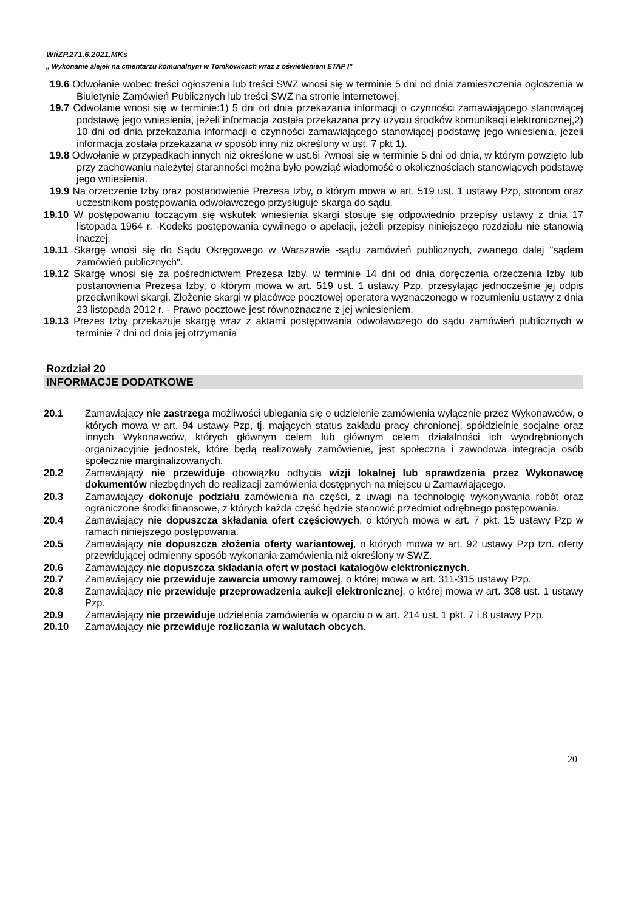WIiZP.271.6.2021.MKs
„ Wykonanie alejek na cmentarzu komunalnym w Tomkowicach wraz z oświetleniem ETAP I”
19.6 Odwołanie wobec treści ogłoszenia lub treści SWZ wnosi się w terminie 5 dni od dnia zamieszczenia ogłoszenia w Biuletynie Zamówień Publicznych lub treści SWZ na stronie internetowej.
19.7 Odwołanie wnosi się w terminie:1) 5 dni od dnia przekazania informacji o czynności zamawiającego stanowiącej podstawę jego wniesienia, jeżeli informacja została przekazana przy użyciu środków komunikacji elektronicznej,2) 10 dni od dnia przekazania informacji o czynności zamawiającego stanowiącej podstawę jego wniesienia, jeżeli informacja została przekazana w sposób inny niż określony w ust. 7 pkt 1).
19.8 Odwołanie w przypadkach innych niż określone w ust.6i 7wnosi się w terminie 5 dni od dnia, w którym powzięto lub przy zachowaniu należytej staranności można było powziąć wiadomość o okolicznościach stanowiących podstawę jego wniesienia.
19.9 Na orzeczenie Izby oraz postanowienie Prezesa Izby, o którym mowa w art. 519 ust. 1 ustawy Pzp, stronom oraz uczestnikom postępowania odwoławczego przysługuje skarga do sądu.
19.10 W postępowaniu toczącym się wskutek wniesienia skargi stosuje się odpowiednio przepisy ustawy z dnia 17 listopada 1964 r. -Kodeks postępowania cywilnego o apelacji, jeżeli przepisy niniejszego rozdziału nie stanowią inaczej.
19.11 Skargę wnosi się do Sądu Okręgowego w Warszawie -sądu zamówień publicznych, zwanego dalej "sądem zamówień publicznych".
19.12 Skargę wnosi się za pośrednictwem Prezesa Izby, w terminie 14 dni od dnia doręczenia orzeczenia Izby lub postanowienia Prezesa Izby, o którym mowa w art. 519 ust. 1 ustawy Pzp, przesyłając jednocześnie jej odpis przeciwnikowi skargi. Złożenie skargi w placówce pocztowej operatora wyznaczonego w rozumieniu ustawy z dnia 23 listopada 2012 r. - Prawo pocztowe jest równoznaczne z jej wniesieniem.
19.13 Prezes Izby przekazuje skargę wraz z aktami postępowania odwoławczego do sądu zamówień publicznych w terminie 7 dni od dnia jej otrzymania
Rozdział 20
INFORMACJE DODATKOWE
20.1 Zamawiający nie zastrzega możliwości ubiegania się o udzielenie zamówienia wyłącznie przez Wykonawców, o których mowa w art. 94 ustawy Pzp, tj. mających status zakładu pracy chronionej, spółdzielnie socjalne oraz innych Wykonawców, których głównym celem lub głównym celem działalności ich wyodrębnionych organizacyjnie jednostek, które będą realizowały zamówienie, jest społeczna i zawodowa integracja osób społecznie marginalizowanych.
20.2 Zamawiający nie przewiduje obowiązku odbycia wizji lokalnej lub sprawdzenia przez Wykonawcę dokumentów niezbędnych do realizacji zamówienia dostępnych na miejscu u Zamawiającego.
20.3 Zamawiający dokonuje podziału zamówienia na części, z uwagi na technologię wykonywania robót oraz ograniczone środki finansowe, z których każda część będzie stanowić przedmiot odrębnego postępowania.
20.4 Zamawiający nie dopuszcza składania ofert częściowych, o których mowa w art. 7 pkt. 15 ustawy Pzp w ramach niniejszego postępowania.
20.5 Zamawiający nie dopuszcza złożenia oferty wariantowej, o których mowa w art. 92 ustawy Pzp tzn. oferty przewidującej odmienny sposób wykonania zamówienia niż określony w SWZ.
20.6 Zamawiający nie dopuszcza składania ofert w postaci katalogów elektronicznych.
20.7 Zamawiający nie przewiduje zawarcia umowy ramowej, o której mowa w art. 311-315 ustawy Pzp.
20.8 Zamawiający nie przewiduje przeprowadzenia aukcji elektronicznej, o której mowa w art. 308 ust. 1 ustawy Pzp.
20.9 Zamawiający nie przewiduje udzielenia zamówienia w oparciu o w art. 214 ust. 1 pkt. 7 i 8 ustawy Pzp.
20.10 Zamawiający nie przewiduje rozliczania w walutach obcych.
20